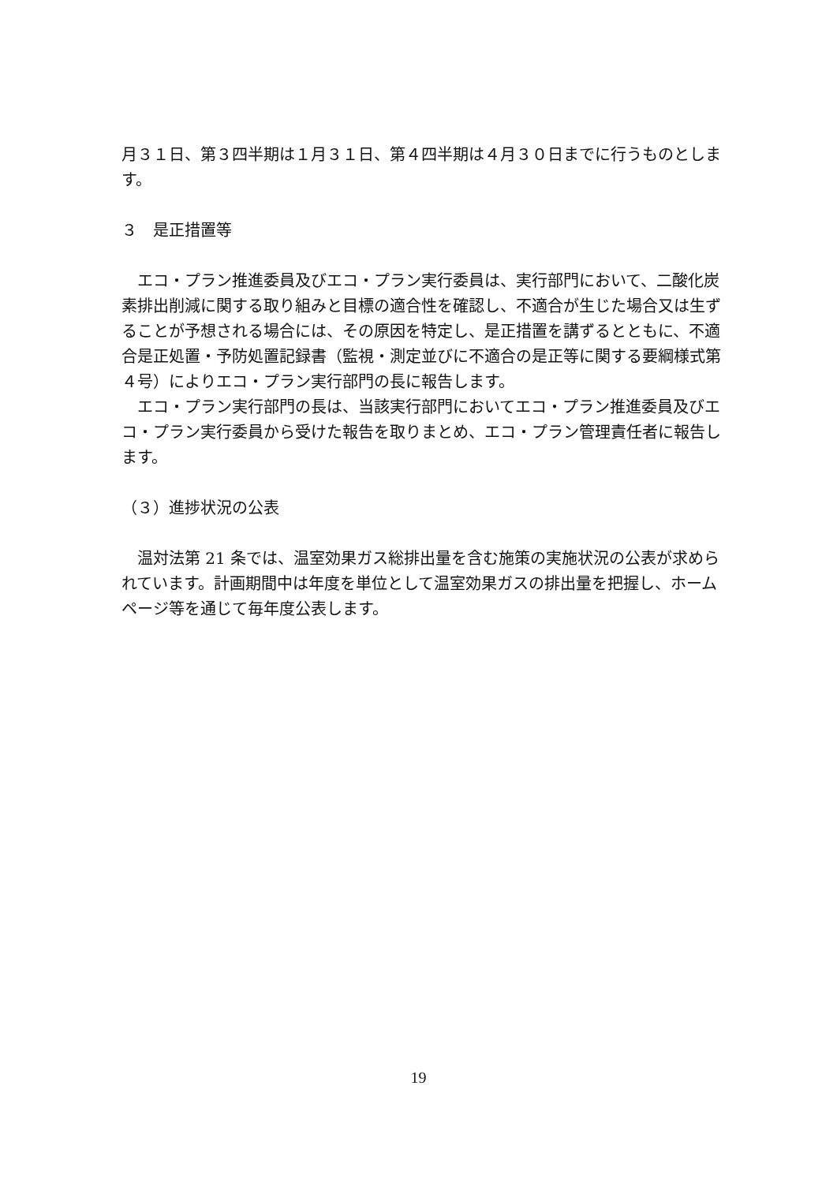月３１日、第３四半期は１月３１日、第４四半期は４月３０日までに行うものとします。
３　是正措置等
　エコ・プラン推進委員及びエコ・プラン実行委員は、実行部門において、二酸化炭素排出削減に関する取り組みと目標の適合性を確認し、不適合が生じた場合又は生ずることが予想される場合には、その原因を特定し、是正措置を講ずるとともに、不適合是正処置・予防処置記録書（監視・測定並びに不適合の是正等に関する要綱様式第４号）によりエコ・プラン実行部門の長に報告します。
　エコ・プラン実行部門の長は、当該実行部門においてエコ・プラン推進委員及びエコ・プラン実行委員から受けた報告を取りまとめ、エコ・プラン管理責任者に報告します。
（３）進捗状況の公表
　温対法第 21 条では、温室効果ガス総排出量を含む施策の実施状況の公表が求められています。計画期間中は年度を単位として温室効果ガスの排出量を把握し、ホームページ等を通じて毎年度公表します。
19